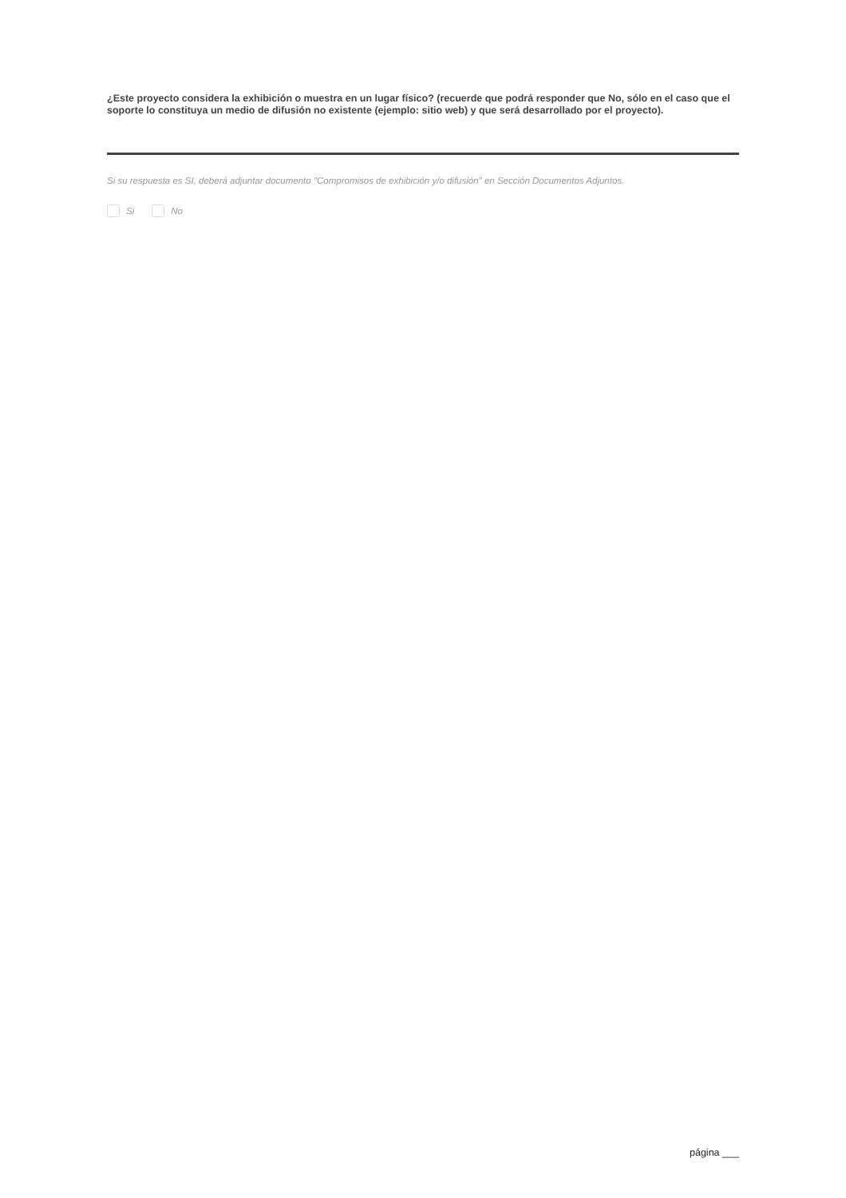¿Este proyecto considera la exhibición o muestra en un lugar físico? (recuerde que podrá responder que No, sólo en el caso que el soporte lo constituya un medio de difusión no existente (ejemplo: sitio web) y que será desarrollado por el proyecto).
Si su respuesta es SI, deberá adjuntar documento "Compromisos de exhibición y/o difusión" en Sección Documentos Adjuntos.
Si No
página ___